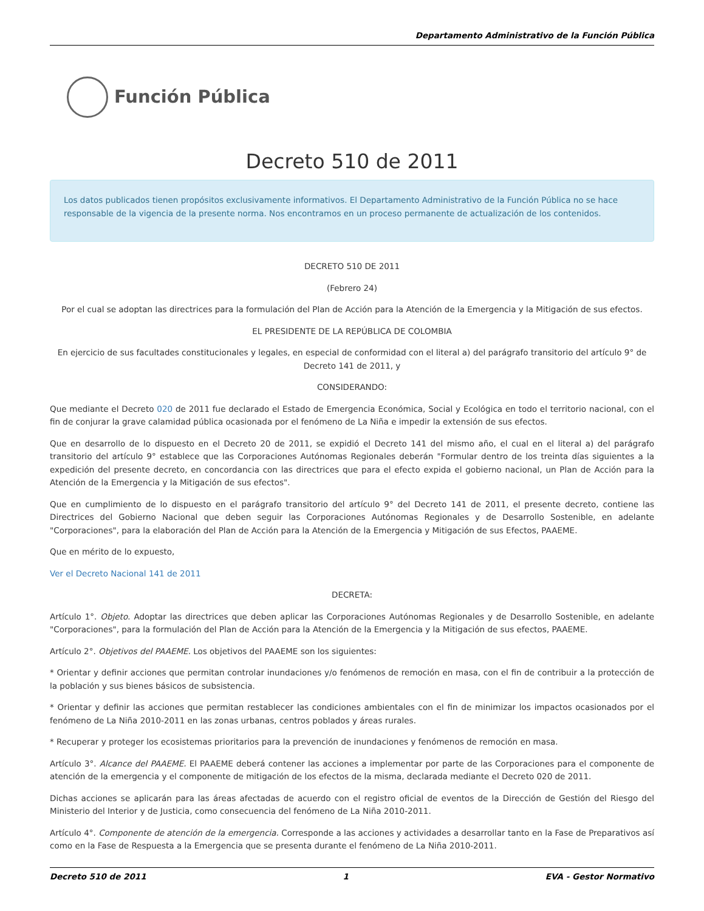Departamento Administrativo de la Función Pública
Función Pública
Decreto 510 de 2011
Los datos publicados tienen propósitos exclusivamente informativos. El Departamento Administrativo de la Función Pública no se hace responsable de la vigencia de la presente norma. Nos encontramos en un proceso permanente de actualización de los contenidos.
DECRETO 510 DE 2011
(Febrero 24)
Por el cual se adoptan las directrices para la formulación del Plan de Acción para la Atención de la Emergencia y la Mitigación de sus efectos.
EL PRESIDENTE DE LA REPÚBLICA DE COLOMBIA
En ejercicio de sus facultades constitucionales y legales, en especial de conformidad con el literal a) del parágrafo transitorio del artículo 9° de Decreto 141 de 2011, y
CONSIDERANDO:
Que mediante el Decreto 020 de 2011 fue declarado el Estado de Emergencia Económica, Social y Ecológica en todo el territorio nacional, con el fin de conjurar la grave calamidad pública ocasionada por el fenómeno de La Niña e impedir la extensión de sus efectos.
Que en desarrollo de lo dispuesto en el Decreto 20 de 2011, se expidió el Decreto 141 del mismo año, el cual en el literal a) del parágrafo transitorio del artículo 9° establece que las Corporaciones Autónomas Regionales deberán "Formular dentro de los treinta días siguientes a la expedición del presente decreto, en concordancia con las directrices que para el efecto expida el gobierno nacional, un Plan de Acción para la Atención de la Emergencia y la Mitigación de sus efectos".
Que en cumplimiento de lo dispuesto en el parágrafo transitorio del artículo 9° del Decreto 141 de 2011, el presente decreto, contiene las Directrices del Gobierno Nacional que deben seguir las Corporaciones Autónomas Regionales y de Desarrollo Sostenible, en adelante "Corporaciones", para la elaboración del Plan de Acción para la Atención de la Emergencia y Mitigación de sus Efectos, PAAEME.
Que en mérito de lo expuesto,
Ver el Decreto Nacional 141 de 2011
DECRETA:
Artículo 1°. Objeto. Adoptar las directrices que deben aplicar las Corporaciones Autónomas Regionales y de Desarrollo Sostenible, en adelante "Corporaciones", para la formulación del Plan de Acción para la Atención de la Emergencia y la Mitigación de sus efectos, PAAEME.
Artículo 2°. Objetivos del PAAEME. Los objetivos del PAAEME son los siguientes:
* Orientar y definir acciones que permitan controlar inundaciones y/o fenómenos de remoción en masa, con el fin de contribuir a la protección de la población y sus bienes básicos de subsistencia.
* Orientar y definir las acciones que permitan restablecer las condiciones ambientales con el fin de minimizar los impactos ocasionados por el fenómeno de La Niña 2010-2011 en las zonas urbanas, centros poblados y áreas rurales.
* Recuperar y proteger los ecosistemas prioritarios para la prevención de inundaciones y fenómenos de remoción en masa.
Artículo 3°. Alcance del PAAEME. El PAAEME deberá contener las acciones a implementar por parte de las Corporaciones para el componente de atención de la emergencia y el componente de mitigación de los efectos de la misma, declarada mediante el Decreto 020 de 2011.
Dichas acciones se aplicarán para las áreas afectadas de acuerdo con el registro oficial de eventos de la Dirección de Gestión del Riesgo del Ministerio del Interior y de Justicia, como consecuencia del fenómeno de La Niña 2010-2011.
Artículo 4°. Componente de atención de la emergencia. Corresponde a las acciones y actividades a desarrollar tanto en la Fase de Preparativos así como en la Fase de Respuesta a la Emergencia que se presenta durante el fenómeno de La Niña 2010-2011.
Decreto 510 de 2011 1 EVA - Gestor Normativo